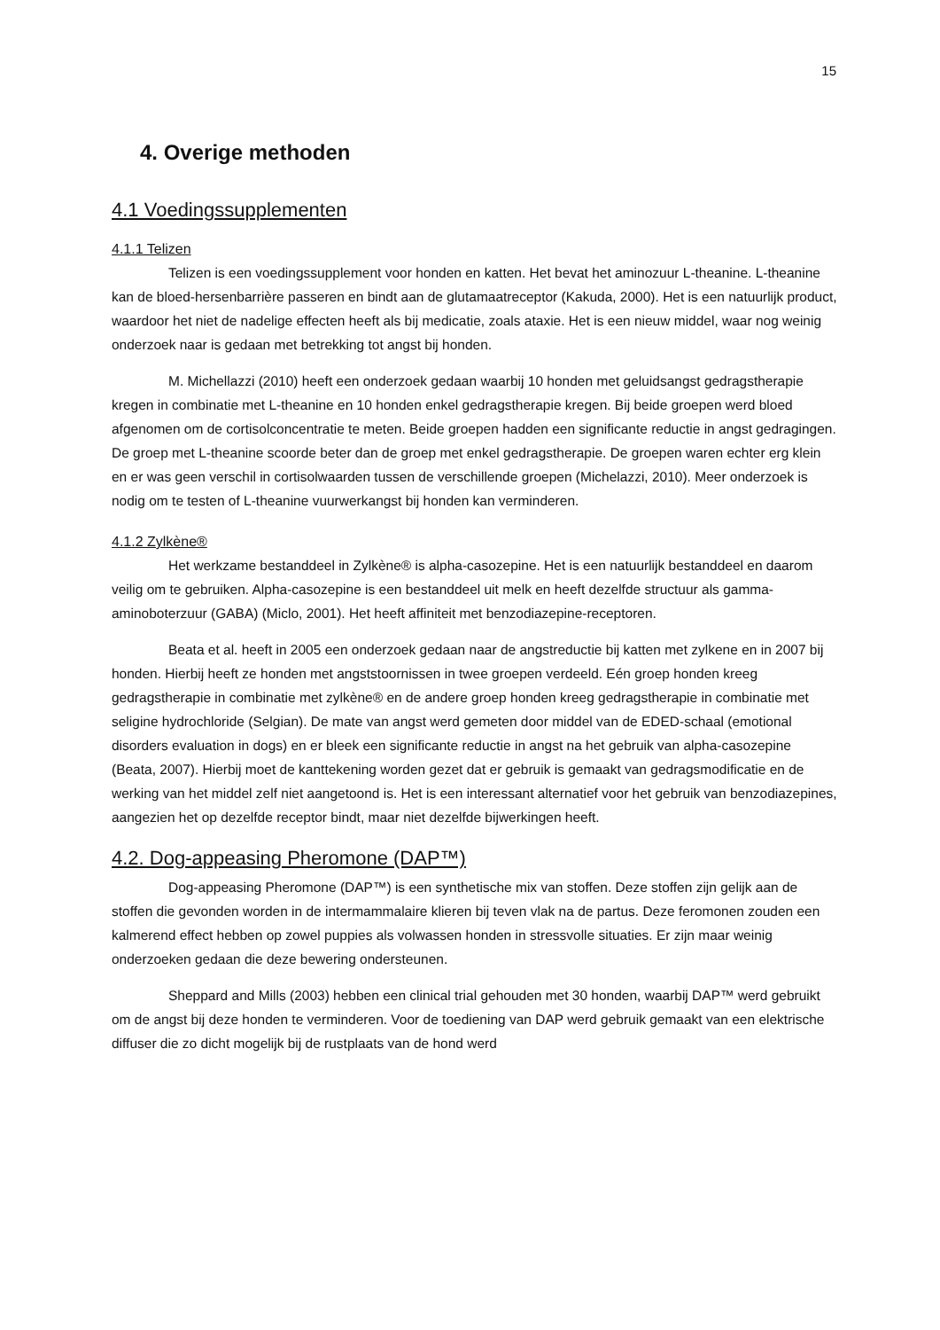15
4. Overige methoden
4.1 Voedingssupplementen
4.1.1 Telizen
Telizen is een voedingssupplement voor honden en katten. Het bevat het aminozuur L-theanine. L-theanine kan de bloed-hersenbarrière passeren en bindt aan de glutamaatreceptor (Kakuda, 2000). Het is een natuurlijk product, waardoor het niet de nadelige effecten heeft als bij medicatie, zoals ataxie. Het is een nieuw middel, waar nog weinig onderzoek naar is gedaan met betrekking tot angst bij honden.
M. Michellazzi (2010) heeft een onderzoek gedaan waarbij 10 honden met geluidsangst gedragstherapie kregen in combinatie met L-theanine en 10 honden enkel gedragstherapie kregen. Bij beide groepen werd bloed afgenomen om de cortisolconcentratie te meten. Beide groepen hadden een significante reductie in angst gedragingen. De groep met L-theanine scoorde beter dan de groep met enkel gedragstherapie. De groepen waren echter erg klein en er was geen verschil in cortisolwaarden tussen de verschillende groepen (Michelazzi, 2010). Meer onderzoek is nodig om te testen of L-theanine vuurwerkangst bij honden kan verminderen.
4.1.2 Zylkène®
Het werkzame bestanddeel in Zylkène® is alpha-casozepine. Het is een natuurlijk bestanddeel en daarom veilig om te gebruiken. Alpha-casozepine is een bestanddeel uit melk en heeft dezelfde structuur als gamma-aminoboterzuur (GABA) (Miclo, 2001). Het heeft affiniteit met benzodiazepine-receptoren.
Beata et al. heeft in 2005 een onderzoek gedaan naar de angstreductie bij katten met zylkene en in 2007 bij honden. Hierbij heeft ze honden met angststoornissen in twee groepen verdeeld. Eén groep honden kreeg gedragstherapie in combinatie met zylkène® en de andere groep honden kreeg gedragstherapie in combinatie met seligine hydrochloride (Selgian). De mate van angst werd gemeten door middel van de EDED-schaal (emotional disorders evaluation in dogs) en er bleek een significante reductie in angst na het gebruik van alpha-casozepine (Beata, 2007). Hierbij moet de kanttekening worden gezet dat er gebruik is gemaakt van gedragsmodificatie en de werking van het middel zelf niet aangetoond is. Het is een interessant alternatief voor het gebruik van benzodiazepines, aangezien het op dezelfde receptor bindt, maar niet dezelfde bijwerkingen heeft.
4.2. Dog-appeasing Pheromone (DAP™)
Dog-appeasing Pheromone (DAP™) is een synthetische mix van stoffen. Deze stoffen zijn gelijk aan de stoffen die gevonden worden in de intermammalaire klieren bij teven vlak na de partus. Deze feromonen zouden een kalmerend effect hebben op zowel puppies als volwassen honden in stressvolle situaties. Er zijn maar weinig onderzoeken gedaan die deze bewering ondersteunen.
Sheppard and Mills (2003) hebben een clinical trial gehouden met 30 honden, waarbij DAP™ werd gebruikt om de angst bij deze honden te verminderen. Voor de toediening van DAP werd gebruik gemaakt van een elektrische diffuser die zo dicht mogelijk bij de rustplaats van de hond werd